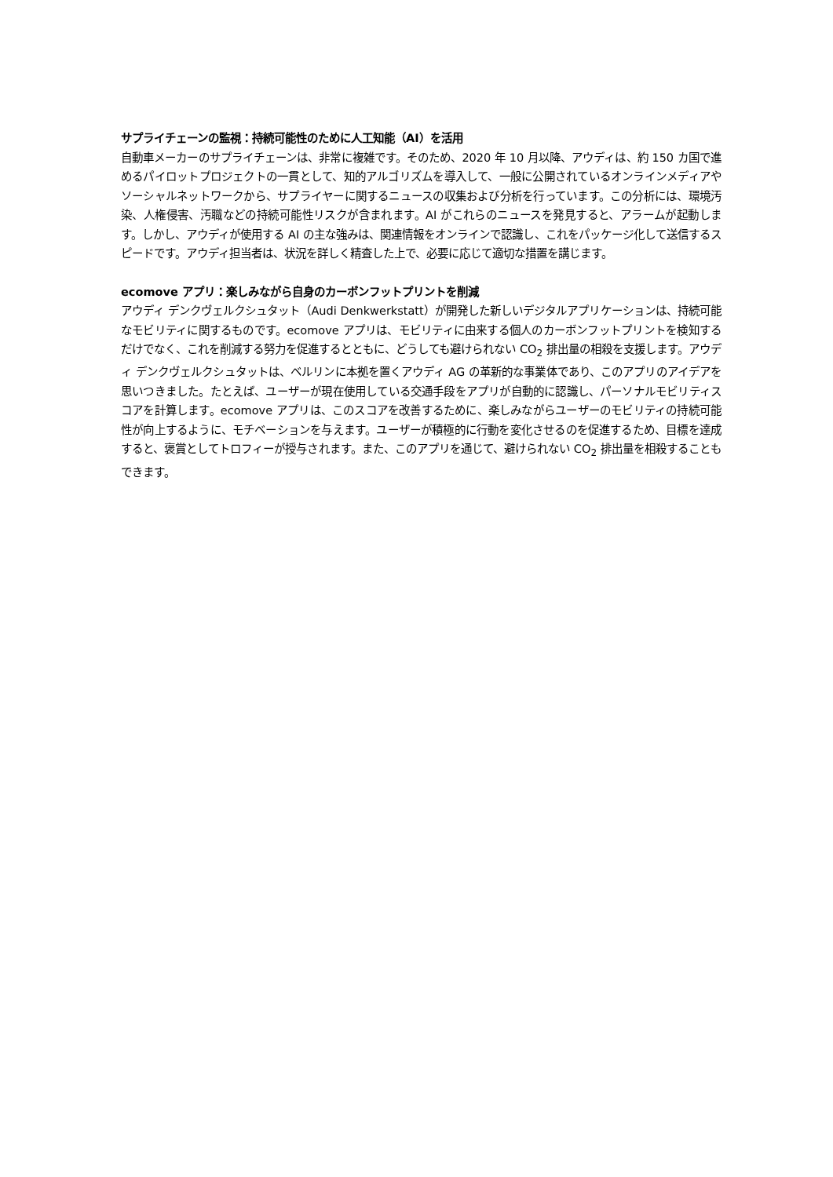サプライチェーンの監視：持続可能性のために人工知能（AI）を活用
自動車メーカーのサプライチェーンは、非常に複雑です。そのため、2020 年 10 月以降、アウディは、約 150 カ国で進めるパイロットプロジェクトの一貫として、知的アルゴリズムを導入して、一般に公開されているオンラインメディアやソーシャルネットワークから、サプライヤーに関するニュースの収集および分析を行っています。この分析には、環境汚染、人権侵害、汚職などの持続可能性リスクが含まれます。AI がこれらのニュースを発見すると、アラームが起動します。しかし、アウディが使用する AI の主な強みは、関連情報をオンラインで認識し、これをパッケージ化して送信するスピードです。アウディ担当者は、状況を詳しく精査した上で、必要に応じて適切な措置を講じます。
ecomove アプリ：楽しみながら自身のカーボンフットプリントを削減
アウディ デンクヴェルクシュタット（Audi Denkwerkstatt）が開発した新しいデジタルアプリケーションは、持続可能なモビリティに関するものです。ecomove アプリは、モビリティに由来する個人のカーボンフットプリントを検知するだけでなく、これを削減する努力を促進するとともに、どうしても避けられない CO<sub>2</sub> 排出量の相殺を支援します。アウディ デンクヴェルクシュタットは、ベルリンに本拠を置くアウディ AG の革新的な事業体であり、このアプリのアイデアを思いつきました。たとえば、ユーザーが現在使用している交通手段をアプリが自動的に認識し、パーソナルモビリティスコアを計算します。ecomove アプリは、このスコアを改善するために、楽しみながらユーザーのモビリティの持続可能性が向上するように、モチベーションを与えます。ユーザーが積極的に行動を変化させるのを促進するため、目標を達成すると、褒賞としてトロフィーが授与されます。また、このアプリを通じて、避けられない CO<sub>2</sub> 排出量を相殺することもできます。